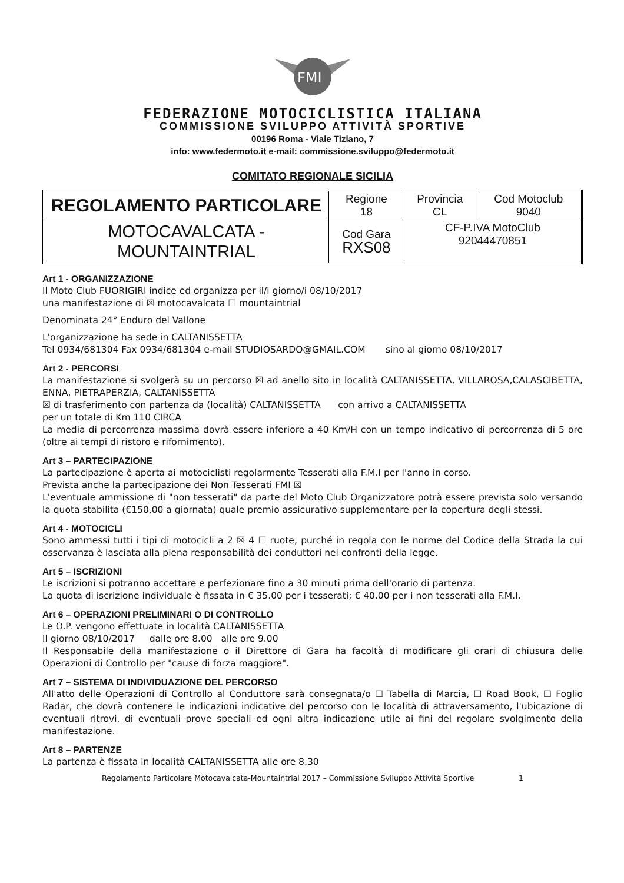FMI
FEDERAZIONE MOTOCICLISTICA ITALIANA
COMMISSIONE SVILUPPO ATTIVITÀ SPORTIVE
00196 Roma - Viale Tiziano, 7
info: www.federmoto.it e-mail: commissione.sviluppo@federmoto.it
COMITATO REGIONALE SICILIA
| REGOLAMENTO PARTICOLARE | Regione 18 | Provincia CL | Cod Motoclub 9040 |
| MOTOCAVALCATA - MOUNTAINTRIAL | Cod Gara RXS08 | CF-P.IVA MotoClub 92044470851 | |
Art 1 - ORGANIZZAZIONE
Il Moto Club FUORIGIRI indice ed organizza per il/i giorno/i 08/10/2017
una manifestazione di ☒ motocavalcata ☐ mountaintrial
Denominata 24° Enduro del Vallone
L'organizzazione ha sede in CALTANISSETTA
Tel 0934/681304 Fax 0934/681304 e-mail STUDIOSARDO@GMAIL.COM sino al giorno 08/10/2017
Art 2 - PERCORSI
La manifestazione si svolgerà su un percorso ☒ ad anello sito in località CALTANISSETTA, VILLAROSA,CALASCIBETTA, ENNA, PIETRAPERZIA, CALTANISSETTA
☒ di trasferimento con partenza da (località) CALTANISSETTA con arrivo a CALTANISSETTA
per un totale di Km 110 CIRCA
La media di percorrenza massima dovrà essere inferiore a 40 Km/H con un tempo indicativo di percorrenza di 5 ore (oltre ai tempi di ristoro e rifornimento).
Art 3 – PARTECIPAZIONE
La partecipazione è aperta ai motociclisti regolarmente Tesserati alla F.M.I per l'anno in corso.
Prevista anche la partecipazione dei Non Tesserati FMI ☒
L'eventuale ammissione di "non tesserati" da parte del Moto Club Organizzatore potrà essere prevista solo versando la quota stabilita (€150,00 a giornata) quale premio assicurativo supplementare per la copertura degli stessi.
Art 4 - MOTOCICLI
Sono ammessi tutti i tipi di motocicli a 2 ☒ 4 ☐ ruote, purché in regola con le norme del Codice della Strada la cui osservanza è lasciata alla piena responsabilità dei conduttori nei confronti della legge.
Art 5 – ISCRIZIONI
Le iscrizioni si potranno accettare e perfezionare fino a 30 minuti prima dell'orario di partenza.
La quota di iscrizione individuale è fissata in € 35.00 per i tesserati; € 40.00 per i non tesserati alla F.M.I.
Art 6 – OPERAZIONI PRELIMINARI O DI CONTROLLO
Le O.P. vengono effettuate in località CALTANISSETTA
Il giorno 08/10/2017 dalle ore 8.00 alle ore 9.00
Il Responsabile della manifestazione o il Direttore di Gara ha facoltà di modificare gli orari di chiusura delle Operazioni di Controllo per "cause di forza maggiore".
Art 7 – SISTEMA DI INDIVIDUAZIONE DEL PERCORSO
All'atto delle Operazioni di Controllo al Conduttore sarà consegnata/o ☐ Tabella di Marcia, ☐ Road Book, ☐ Foglio Radar, che dovrà contenere le indicazioni indicative del percorso con le località di attraversamento, l'ubicazione di eventuali ritrovi, di eventuali prove speciali ed ogni altra indicazione utile ai fini del regolare svolgimento della manifestazione.
Art 8 – PARTENZE
La partenza è fissata in località CALTANISSETTA alle ore 8.30
Regolamento Particolare Motocavalcata-Mountaintrial 2017 – Commissione Sviluppo Attività Sportive 1